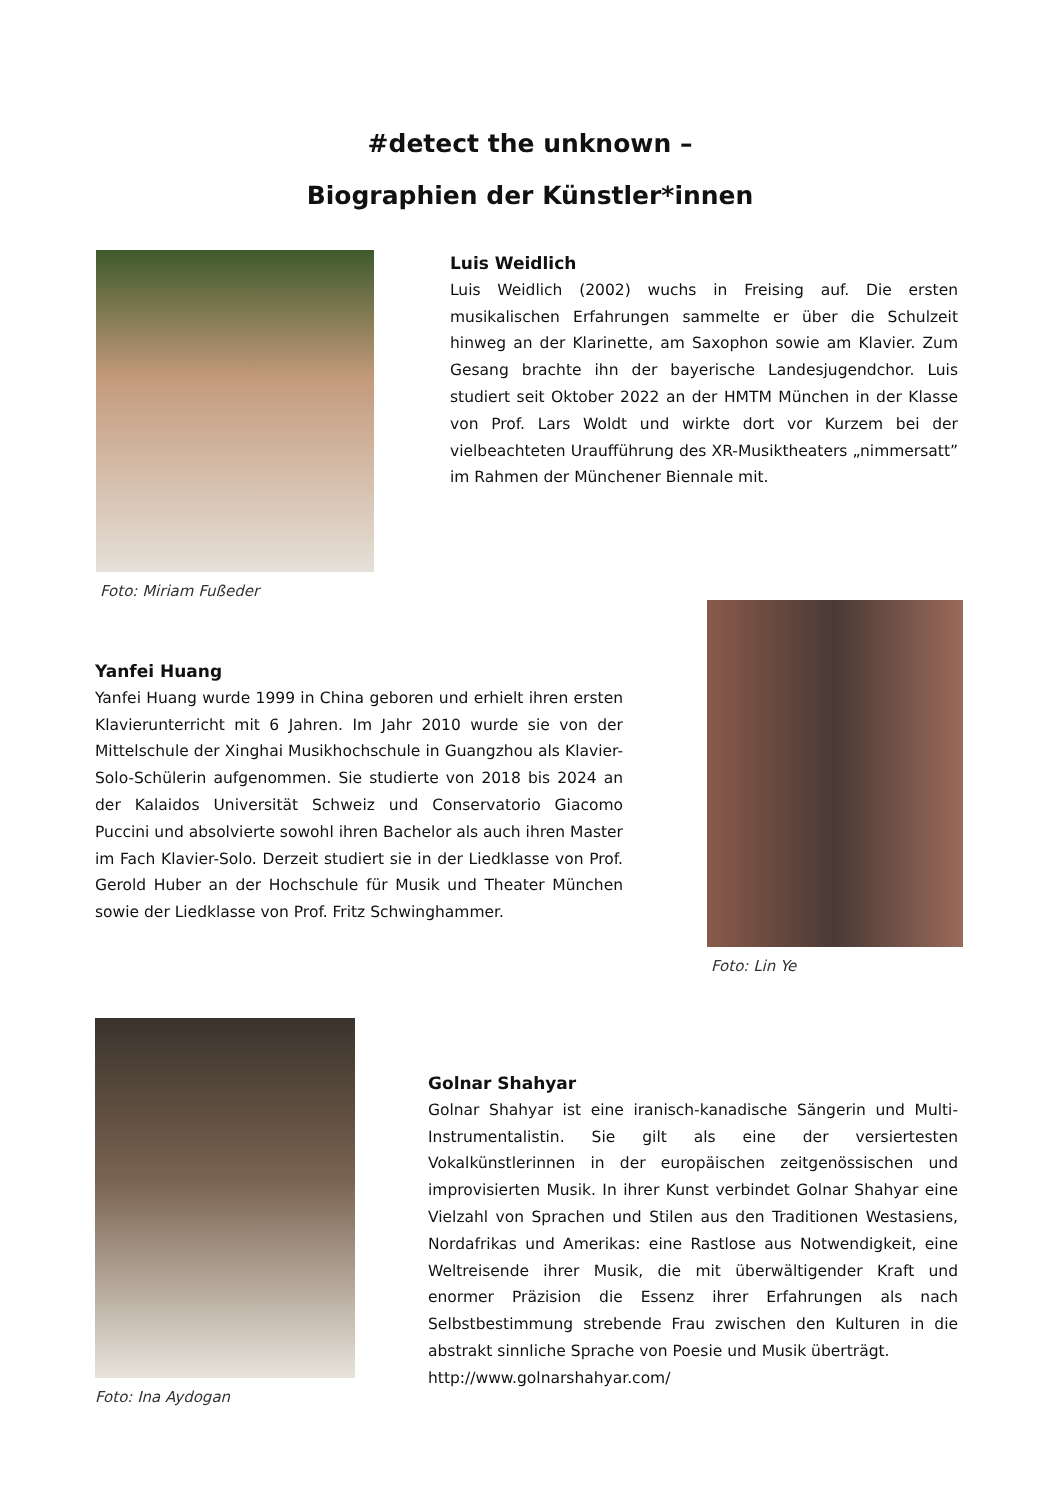#detect the unknown –
Biographien der Künstler*innen
Foto: Miriam Fußeder
Luis Weidlich
Luis Weidlich (2002) wuchs in Freising auf. Die ersten musikalischen Erfahrungen sammelte er über die Schulzeit hinweg an der Klarinette, am Saxophon sowie am Klavier. Zum Gesang brachte ihn der bayerische Landesjugendchor. Luis studiert seit Oktober 2022 an der HMTM München in der Klasse von Prof. Lars Woldt und wirkte dort vor Kurzem bei der vielbeachteten Uraufführung des XR-Musiktheaters „nimmersatt” im Rahmen der Münchener Biennale mit.
Yanfei Huang
Yanfei Huang wurde 1999 in China geboren und erhielt ihren ersten Klavierunterricht mit 6 Jahren. Im Jahr 2010 wurde sie von der Mittelschule der Xinghai Musikhochschule in Guangzhou als Klavier-Solo-Schülerin aufgenommen. Sie studierte von 2018 bis 2024 an der Kalaidos Universität Schweiz und Conservatorio Giacomo Puccini und absolvierte sowohl ihren Bachelor als auch ihren Master im Fach Klavier-Solo. Derzeit studiert sie in der Liedklasse von Prof. Gerold Huber an der Hochschule für Musik und Theater München sowie der Liedklasse von Prof. Fritz Schwinghammer.
Foto: Lin Ye
Foto: Ina Aydogan
Golnar Shahyar
Golnar Shahyar ist eine iranisch-kanadische Sängerin und Multi-Instrumentalistin. Sie gilt als eine der versiertesten Vokalkünstlerinnen in der europäischen zeitgenössischen und improvisierten Musik. In ihrer Kunst verbindet Golnar Shahyar eine Vielzahl von Sprachen und Stilen aus den Traditionen Westasiens, Nordafrikas und Amerikas: eine Rastlose aus Notwendigkeit, eine Weltreisende ihrer Musik, die mit überwältigender Kraft und enormer Präzision die Essenz ihrer Erfahrungen als nach Selbstbestimmung strebende Frau zwischen den Kulturen in die abstrakt sinnliche Sprache von Poesie und Musik überträgt.
http://www.golnarshahyar.com/